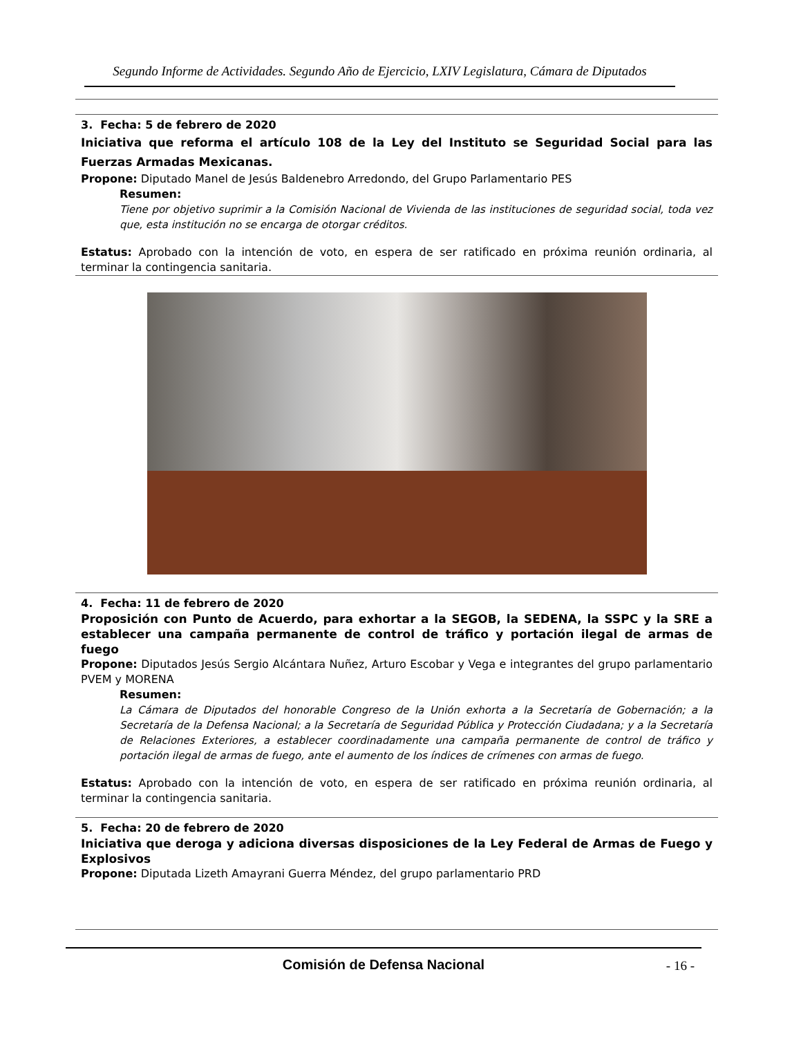Segundo Informe de Actividades. Segundo Año de Ejercicio, LXIV Legislatura, Cámara de Diputados
3. Fecha: 5 de febrero de 2020
Iniciativa que reforma el artículo 108 de la Ley del Instituto se Seguridad Social para las Fuerzas Armadas Mexicanas.
Propone: Diputado Manel de Jesús Baldenebro Arredondo, del Grupo Parlamentario PES
Resumen:
Tiene por objetivo suprimir a la Comisión Nacional de Vivienda de las instituciones de seguridad social, toda vez que, esta institución no se encarga de otorgar créditos.
Estatus: Aprobado con la intención de voto, en espera de ser ratificado en próxima reunión ordinaria, al terminar la contingencia sanitaria.
4. Fecha: 11 de febrero de 2020
Proposición con Punto de Acuerdo, para exhortar a la SEGOB, la SEDENA, la SSPC y la SRE a establecer una campaña permanente de control de tráfico y portación ilegal de armas de fuego
Propone: Diputados Jesús Sergio Alcántara Nuñez, Arturo Escobar y Vega e integrantes del grupo parlamentario PVEM y MORENA
Resumen:
La Cámara de Diputados del honorable Congreso de la Unión exhorta a la Secretaría de Gobernación; a la Secretaría de la Defensa Nacional; a la Secretaría de Seguridad Pública y Protección Ciudadana; y a la Secretaría de Relaciones Exteriores, a establecer coordinadamente una campaña permanente de control de tráfico y portación ilegal de armas de fuego, ante el aumento de los índices de crímenes con armas de fuego.
Estatus: Aprobado con la intención de voto, en espera de ser ratificado en próxima reunión ordinaria, al terminar la contingencia sanitaria.
5. Fecha: 20 de febrero de 2020
Iniciativa que deroga y adiciona diversas disposiciones de la Ley Federal de Armas de Fuego y Explosivos
Propone: Diputada Lizeth Amayrani Guerra Méndez, del grupo parlamentario PRD
Comisión de Defensa Nacional
- 16 -